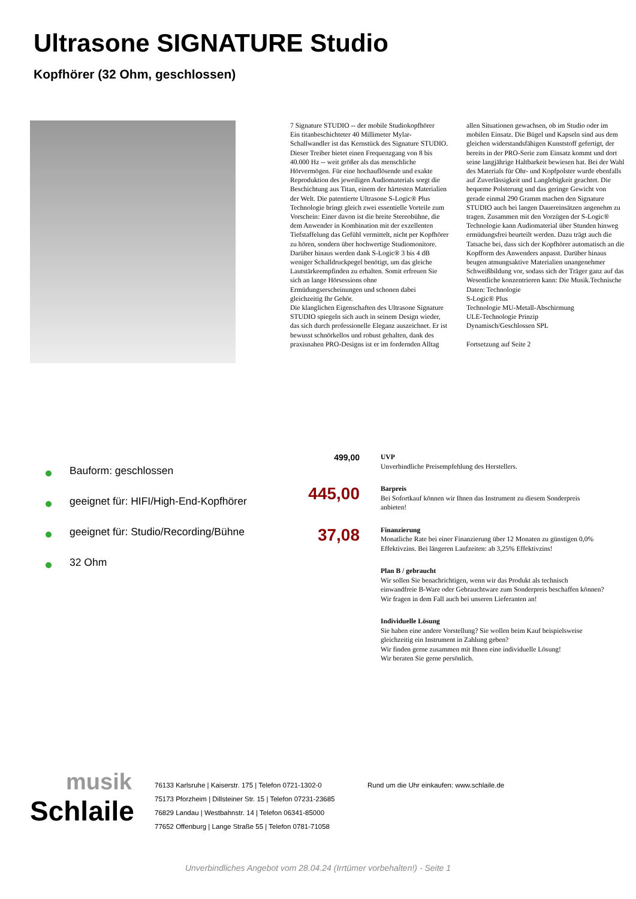Ultrasone SIGNATURE Studio
Kopfhörer (32 Ohm, geschlossen)
7 Signature STUDIO -- der mobile Studiokopfhörer
Ein titanbeschichteter 40 Millimeter Mylar-Schallwandler ist das Kernstück des Signature STUDIO. Dieser Treiber bietet einen Frequenzgang von 8 bis 40.000 Hz -- weit größer als das menschliche Hörvermögen. Für eine hochauflösende und exakte Reproduktion des jeweiligen Audiomaterials sorgt die Beschichtung aus Titan, einem der härtesten Materialien der Welt. Die patentierte Ultrasone S-Logic® Plus Technologie bringt gleich zwei essentielle Vorteile zum Vorschein: Einer davon ist die breite Stereobühne, die dem Anwender in Kombination mit der exzellenten Tiefstaffelung das Gefühl vermittelt, nicht per Kopfhörer zu hören, sondern über hochwertige Studiomonitore. Darüber hinaus werden dank S-Logic® 3 bis 4 dB weniger Schalldruckpegel benötigt, um das gleiche Lautstärkeempfinden zu erhalten. Somit erfreuen Sie sich an lange Hörsessions ohne Ermüdungserscheinungen und schonen dabei gleichzeitig Ihr Gehör.
Die klanglichen Eigenschaften des Ultrasone Signature STUDIO spiegeln sich auch in seinem Design wieder, das sich durch professionelle Eleganz auszeichnet. Er ist bewusst schnörkellos und robust gehalten, dank des praxisnahen PRO-Designs ist er im fordernden Alltag allen Situationen gewachsen, ob im Studio oder im mobilen Einsatz. Die Bügel und Kapseln sind aus dem gleichen widerstandsfähigen Kunststoff gefertigt, der bereits in der PRO-Serie zum Einsatz kommt und dort seine langjährige Haltbarkeit bewiesen hat. Bei der Wahl des Materials für Ohr- und Kopfpolster wurde ebenfalls auf Zuverlässigkeit und Langlebigkeit geachtet. Die bequeme Polsterung und das geringe Gewicht von gerade einmal 290 Gramm machen den Signature STUDIO auch bei langen Dauereinsätzen angenehm zu tragen. Zusammen mit den Vorzügen der S-Logic® Technologie kann Audiomaterial über Stunden hinweg ermüdungsfrei beurteilt werden. Dazu trägt auch die Tatsache bei, dass sich der Kopfhörer automatisch an die Kopfform des Anwenders anpasst. Darüber hinaus beugen atmungsaktive Materialien unangenehmer Schweißbildung vor, sodass sich der Träger ganz auf das Wesentliche konzentrieren kann: Die Musik.Technische Daten: Technologie
S-Logic® Plus
Technologie MU-Metall-Abschirmung
ULE-Technologie Prinzip
Dynamisch/Geschlossen SPL
Fortsetzung auf Seite 2
Bauform: geschlossen
geeignet für: HIFI/High-End-Kopfhörer
geeignet für: Studio/Recording/Bühne
32 Ohm
499,00
UVP
Unverbindliche Preisempfehlung des Herstellers.
445,00
Barpreis
Bei Sofortkauf können wir Ihnen das Instrument zu diesem Sonderpreis anbieten!
37,08
Finanzierung
Monatliche Rate bei einer Finanzierung über 12 Monaten zu günstigen 0,0% Effektivzins. Bei längeren Laufzeiten: ab 3,25% Effektivzins!
Plan B / gebraucht
Wir sollen Sie benachrichtigen, wenn wir das Produkt als technisch einwandfreie B-Ware oder Gebrauchtware zum Sonderpreis beschaffen können? Wir fragen in dem Fall auch bei unseren Lieferanten an!
Individuelle Lösung
Sie haben eine andere Vorstellung? Sie wollen beim Kauf beispielsweise gleichzeitig ein Instrument in Zahlung geben?
Wir finden gerne zusammen mit Ihnen eine individuelle Lösung!
Wir beraten Sie gerne persönlich.
musik
Schlaile
76133 Karlsruhe | Kaiserstr. 175 | Telefon 0721-1302-0
75173 Pforzheim | Dillsteiner Str. 15 | Telefon 07231-23685
76829 Landau | Westbahnstr. 14 | Telefon 06341-85000
77652 Offenburg | Lange Straße 55 | Telefon 0781-71058
Rund um die Uhr einkaufen: www.schlaile.de
Unverbindliches Angebot vom 28.04.24 (Irrtümer vorbehalten!) - Seite 1